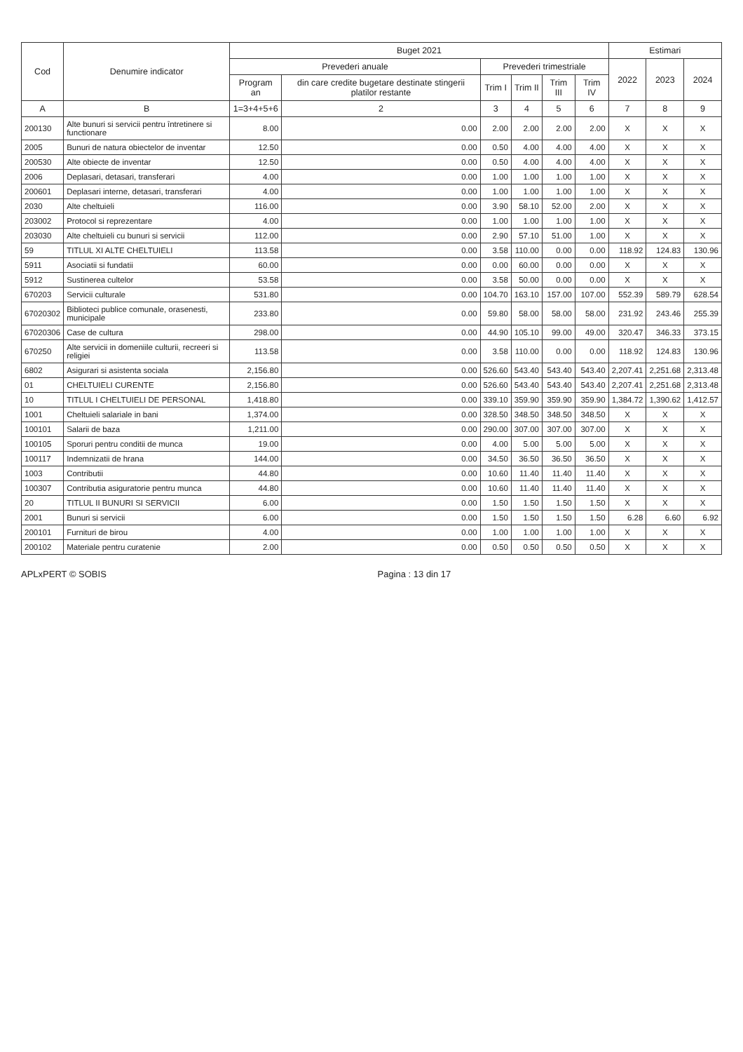| Cod | Denumire indicator | Buget 2021 | | | | | | Estimari | | |
| --- | --- | --- | --- | --- | --- | --- | --- | --- | --- | --- |
| | | Prevederi anuale | | Prevederi trimestriale | | | | 2022 | 2023 | 2024 |
| | | Program an | din care credite bugetare destinate stingerii platilor restante | Trim I | Trim II | Trim III | Trim IV | | | |
| A | B | 1=3+4+5+6 | 2 | 3 | 4 | 5 | 6 | 7 | 8 | 9 |
| 200130 | Alte bunuri si servicii pentru întretinere si functionare | 8.00 | 0.00 | 2.00 | 2.00 | 2.00 | 2.00 | X | X | X |
| 2005 | Bunuri de natura obiectelor de inventar | 12.50 | 0.00 | 0.50 | 4.00 | 4.00 | 4.00 | X | X | X |
| 200530 | Alte obiecte de inventar | 12.50 | 0.00 | 0.50 | 4.00 | 4.00 | 4.00 | X | X | X |
| 2006 | Deplasari, detasari, transferari | 4.00 | 0.00 | 1.00 | 1.00 | 1.00 | 1.00 | X | X | X |
| 200601 | Deplasari interne, detasari, transferari | 4.00 | 0.00 | 1.00 | 1.00 | 1.00 | 1.00 | X | X | X |
| 2030 | Alte cheltuieli | 116.00 | 0.00 | 3.90 | 58.10 | 52.00 | 2.00 | X | X | X |
| 203002 | Protocol si reprezentare | 4.00 | 0.00 | 1.00 | 1.00 | 1.00 | 1.00 | X | X | X |
| 203030 | Alte cheltuieli cu bunuri si servicii | 112.00 | 0.00 | 2.90 | 57.10 | 51.00 | 1.00 | X | X | X |
| 59 | TITLUL XI ALTE CHELTUIELI | 113.58 | 0.00 | 3.58 | 110.00 | 0.00 | 0.00 | 118.92 | 124.83 | 130.96 |
| 5911 | Asociatii si fundatii | 60.00 | 0.00 | 0.00 | 60.00 | 0.00 | 0.00 | X | X | X |
| 5912 | Sustinerea cultelor | 53.58 | 0.00 | 3.58 | 50.00 | 0.00 | 0.00 | X | X | X |
| 670203 | Servicii culturale | 531.80 | 0.00 | 104.70 | 163.10 | 157.00 | 107.00 | 552.39 | 589.79 | 628.54 |
| 67020302 | Biblioteci publice comunale, orasenesti, municipale | 233.80 | 0.00 | 59.80 | 58.00 | 58.00 | 58.00 | 231.92 | 243.46 | 255.39 |
| 67020306 | Case de cultura | 298.00 | 0.00 | 44.90 | 105.10 | 99.00 | 49.00 | 320.47 | 346.33 | 373.15 |
| 670250 | Alte servicii in domeniile culturii, recreeri si religiei | 113.58 | 0.00 | 3.58 | 110.00 | 0.00 | 0.00 | 118.92 | 124.83 | 130.96 |
| 6802 | Asigurari si asistenta sociala | 2,156.80 | 0.00 | 526.60 | 543.40 | 543.40 | 543.40 | 2,207.41 | 2,251.68 | 2,313.48 |
| 01 | CHELTUIELI CURENTE | 2,156.80 | 0.00 | 526.60 | 543.40 | 543.40 | 543.40 | 2,207.41 | 2,251.68 | 2,313.48 |
| 10 | TITLUL I CHELTUIELI DE PERSONAL | 1,418.80 | 0.00 | 339.10 | 359.90 | 359.90 | 359.90 | 1,384.72 | 1,390.62 | 1,412.57 |
| 1001 | Cheltuieli salariale in bani | 1,374.00 | 0.00 | 328.50 | 348.50 | 348.50 | 348.50 | X | X | X |
| 100101 | Salarii de baza | 1,211.00 | 0.00 | 290.00 | 307.00 | 307.00 | 307.00 | X | X | X |
| 100105 | Sporuri pentru conditii de munca | 19.00 | 0.00 | 4.00 | 5.00 | 5.00 | 5.00 | X | X | X |
| 100117 | Indemnizatii de hrana | 144.00 | 0.00 | 34.50 | 36.50 | 36.50 | 36.50 | X | X | X |
| 1003 | Contributii | 44.80 | 0.00 | 10.60 | 11.40 | 11.40 | 11.40 | X | X | X |
| 100307 | Contributia asiguratorie pentru munca | 44.80 | 0.00 | 10.60 | 11.40 | 11.40 | 11.40 | X | X | X |
| 20 | TITLUL II BUNURI SI SERVICII | 6.00 | 0.00 | 1.50 | 1.50 | 1.50 | 1.50 | X | X | X |
| 2001 | Bunuri si servicii | 6.00 | 0.00 | 1.50 | 1.50 | 1.50 | 1.50 | 6.28 | 6.60 | 6.92 |
| 200101 | Furnituri de birou | 4.00 | 0.00 | 1.00 | 1.00 | 1.00 | 1.00 | X | X | X |
| 200102 | Materiale pentru curatenie | 2.00 | 0.00 | 0.50 | 0.50 | 0.50 | 0.50 | X | X | X |
APLxPERT © SOBIS Pagina : 13 din 17